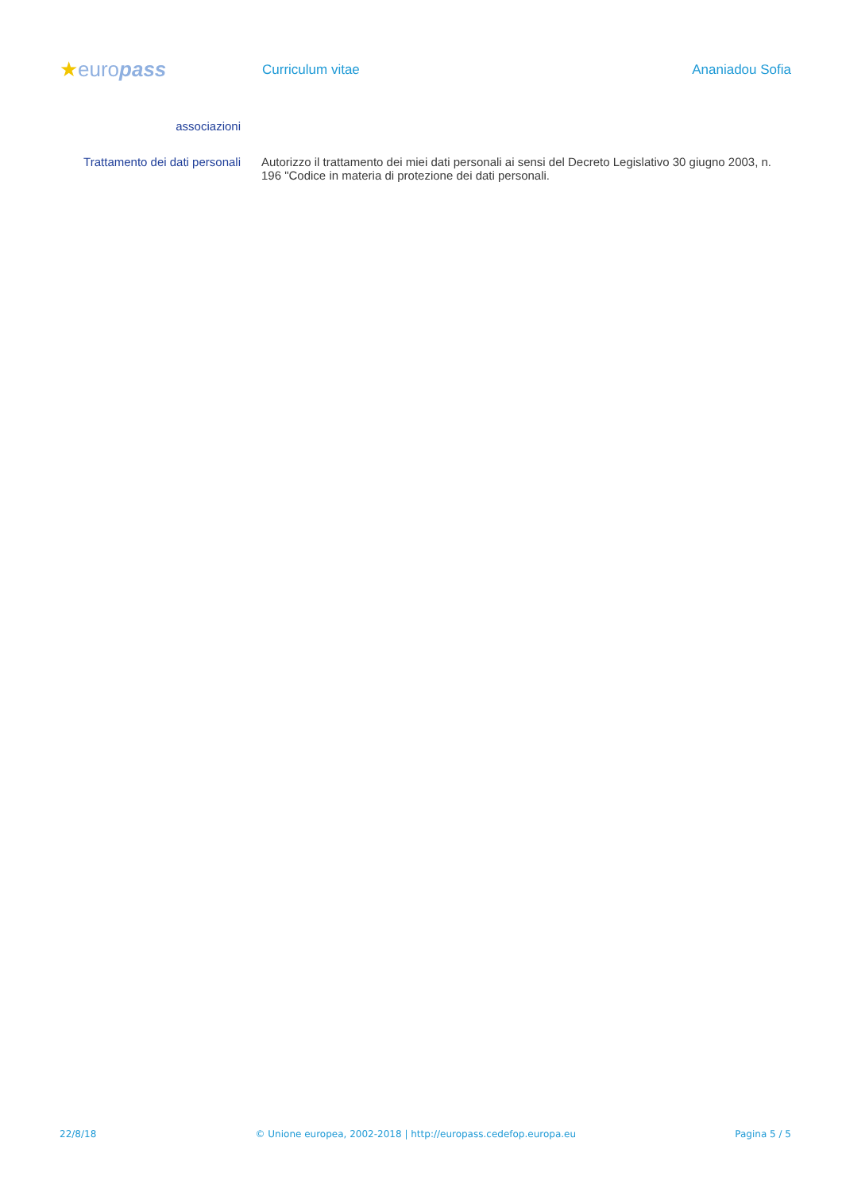★europass
Curriculum vitae Ananiadou Sofia
associazioni
Trattamento dei dati personali
Autorizzo il trattamento dei miei dati personali ai sensi del Decreto Legislativo 30 giugno 2003, n. 196 "Codice in materia di protezione dei dati personali.
22/8/18 © Unione europea, 2002-2018 | http://europass.cedefop.europa.eu Pagina 5 / 5